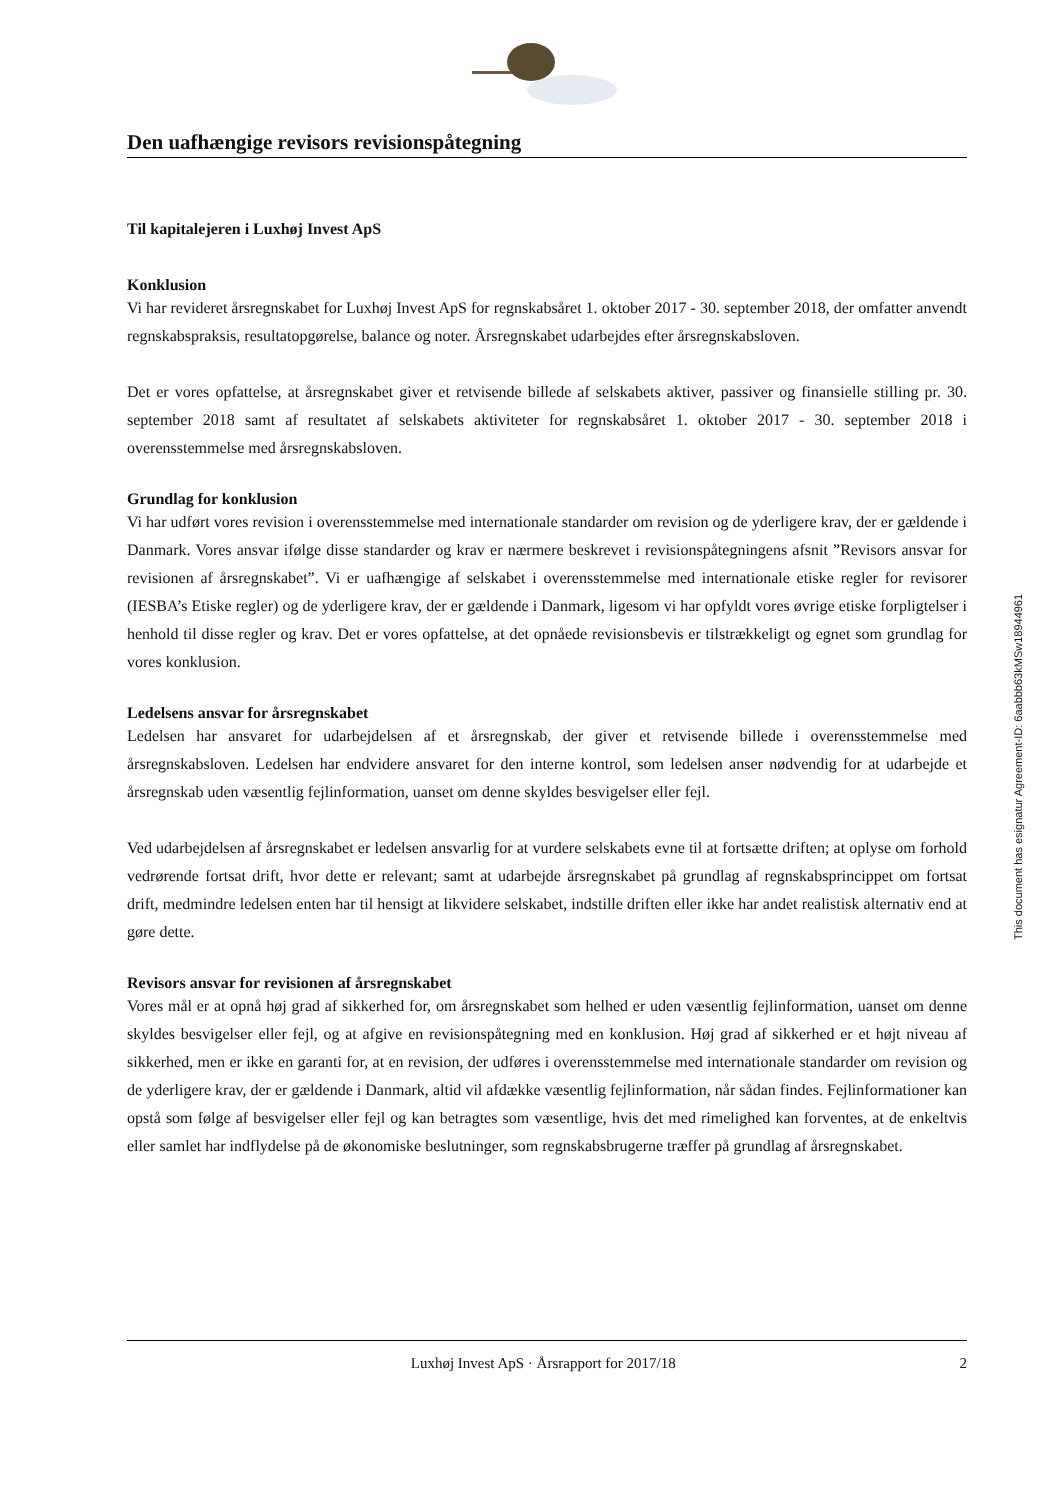Den uafhængige revisors revisionspåtegning
Til kapitalejeren i Luxhøj Invest ApS
Konklusion
Vi har revideret årsregnskabet for Luxhøj Invest ApS for regnskabsåret 1. oktober 2017 - 30. september 2018, der omfatter anvendt regnskabspraksis, resultatopgørelse, balance og noter. Årsregnskabet udarbejdes efter årsregnskabsloven.
Det er vores opfattelse, at årsregnskabet giver et retvisende billede af selskabets aktiver, passiver og finansielle stilling pr. 30. september 2018 samt af resultatet af selskabets aktiviteter for regnskabsåret 1. oktober 2017 - 30. september 2018 i overensstemmelse med årsregnskabsloven.
Grundlag for konklusion
Vi har udført vores revision i overensstemmelse med internationale standarder om revision og de yderligere krav, der er gældende i Danmark. Vores ansvar ifølge disse standarder og krav er nærmere beskrevet i revisionspåtegningens afsnit ”Revisors ansvar for revisionen af årsregnskabet”. Vi er uafhængige af selskabet i overensstemmelse med internationale etiske regler for revisorer (IESBA’s Etiske regler) og de yderligere krav, der er gældende i Danmark, ligesom vi har opfyldt vores øvrige etiske forpligtelser i henhold til disse regler og krav. Det er vores opfattelse, at det opnåede revisionsbevis er tilstrækkeligt og egnet som grundlag for vores konklusion.
Ledelsens ansvar for årsregnskabet
Ledelsen har ansvaret for udarbejdelsen af et årsregnskab, der giver et retvisende billede i overensstemmelse med årsregnskabsloven. Ledelsen har endvidere ansvaret for den interne kontrol, som ledelsen anser nødvendig for at udarbejde et årsregnskab uden væsentlig fejlinformation, uanset om denne skyldes besvigelser eller fejl.
Ved udarbejdelsen af årsregnskabet er ledelsen ansvarlig for at vurdere selskabets evne til at fortsætte driften; at oplyse om forhold vedrørende fortsat drift, hvor dette er relevant; samt at udarbejde årsregnskabet på grundlag af regnskabsprincippet om fortsat drift, medmindre ledelsen enten har til hensigt at likvidere selskabet, indstille driften eller ikke har andet realistisk alternativ end at gøre dette.
Revisors ansvar for revisionen af årsregnskabet
Vores mål er at opnå høj grad af sikkerhed for, om årsregnskabet som helhed er uden væsentlig fejlinformation, uanset om denne skyldes besvigelser eller fejl, og at afgive en revisionspåtegning med en konklusion. Høj grad af sikkerhed er et højt niveau af sikkerhed, men er ikke en garanti for, at en revision, der udføres i overensstemmelse med internationale standarder om revision og de yderligere krav, der er gældende i Danmark, altid vil afdække væsentlig fejlinformation, når sådan findes. Fejlinformationer kan opstå som følge af besvigelser eller fejl og kan betragtes som væsentlige, hvis det med rimelighed kan forventes, at de enkeltvis eller samlet har indflydelse på de økonomiske beslutninger, som regnskabsbrugerne træffer på grundlag af årsregnskabet.
This document has esignatur Agreement-ID: 6aabbb63kMSw18944961
Luxhøj Invest ApS · Årsrapport for 2017/18 2